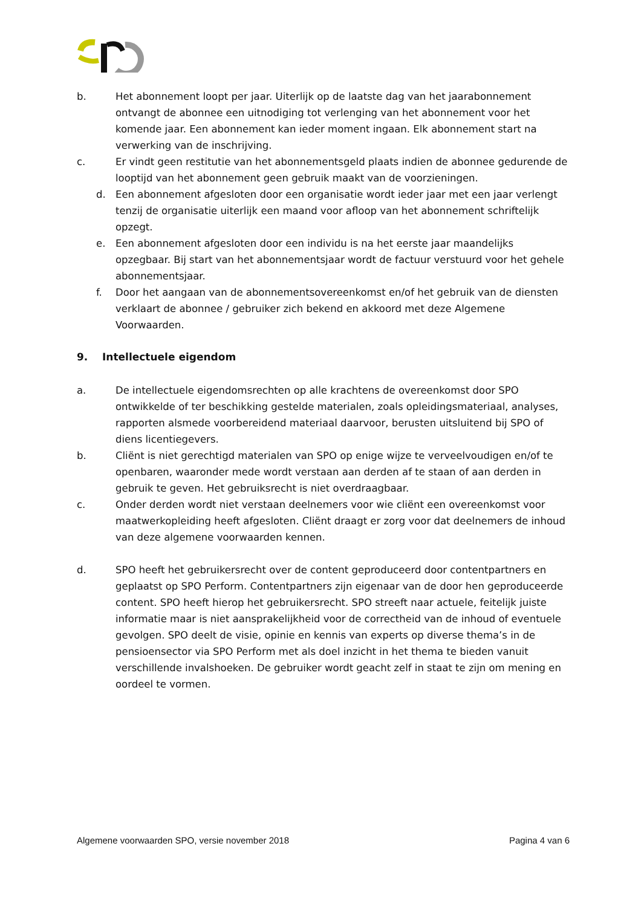b. Het abonnement loopt per jaar. Uiterlijk op de laatste dag van het jaarabonnement ontvangt de abonnee een uitnodiging tot verlenging van het abonnement voor het komende jaar. Een abonnement kan ieder moment ingaan. Elk abonnement start na verwerking van de inschrijving.
c. Er vindt geen restitutie van het abonnementsgeld plaats indien de abonnee gedurende de looptijd van het abonnement geen gebruik maakt van de voorzieningen.
d. Een abonnement afgesloten door een organisatie wordt ieder jaar met een jaar verlengt tenzij de organisatie uiterlijk een maand voor afloop van het abonnement schriftelijk opzegt.
e. Een abonnement afgesloten door een individu is na het eerste jaar maandelijks opzegbaar. Bij start van het abonnementsjaar wordt de factuur verstuurd voor het gehele abonnementsjaar.
f. Door het aangaan van de abonnementsovereenkomst en/of het gebruik van de diensten verklaart de abonnee / gebruiker zich bekend en akkoord met deze Algemene Voorwaarden.
9. Intellectuele eigendom
a. De intellectuele eigendomsrechten op alle krachtens de overeenkomst door SPO ontwikkelde of ter beschikking gestelde materialen, zoals opleidingsmateriaal, analyses, rapporten alsmede voorbereidend materiaal daarvoor, berusten uitsluitend bij SPO of diens licentiegevers.
b. Cliënt is niet gerechtigd materialen van SPO op enige wijze te verveelvoudigen en/of te openbaren, waaronder mede wordt verstaan aan derden af te staan of aan derden in gebruik te geven. Het gebruiksrecht is niet overdraagbaar.
c. Onder derden wordt niet verstaan deelnemers voor wie cliënt een overeenkomst voor maatwerkopleiding heeft afgesloten. Cliënt draagt er zorg voor dat deelnemers de inhoud van deze algemene voorwaarden kennen.
d. SPO heeft het gebruikersrecht over de content geproduceerd door contentpartners en geplaatst op SPO Perform. Contentpartners zijn eigenaar van de door hen geproduceerde content. SPO heeft hierop het gebruikersrecht. SPO streeft naar actuele, feitelijk juiste informatie maar is niet aansprakelijkheid voor de correctheid van de inhoud of eventuele gevolgen. SPO deelt de visie, opinie en kennis van experts op diverse thema’s in de pensioensector via SPO Perform met als doel inzicht in het thema te bieden vanuit verschillende invalshoeken. De gebruiker wordt geacht zelf in staat te zijn om mening en oordeel te vormen.
Algemene voorwaarden SPO, versie november 2018 Pagina 4 van 6